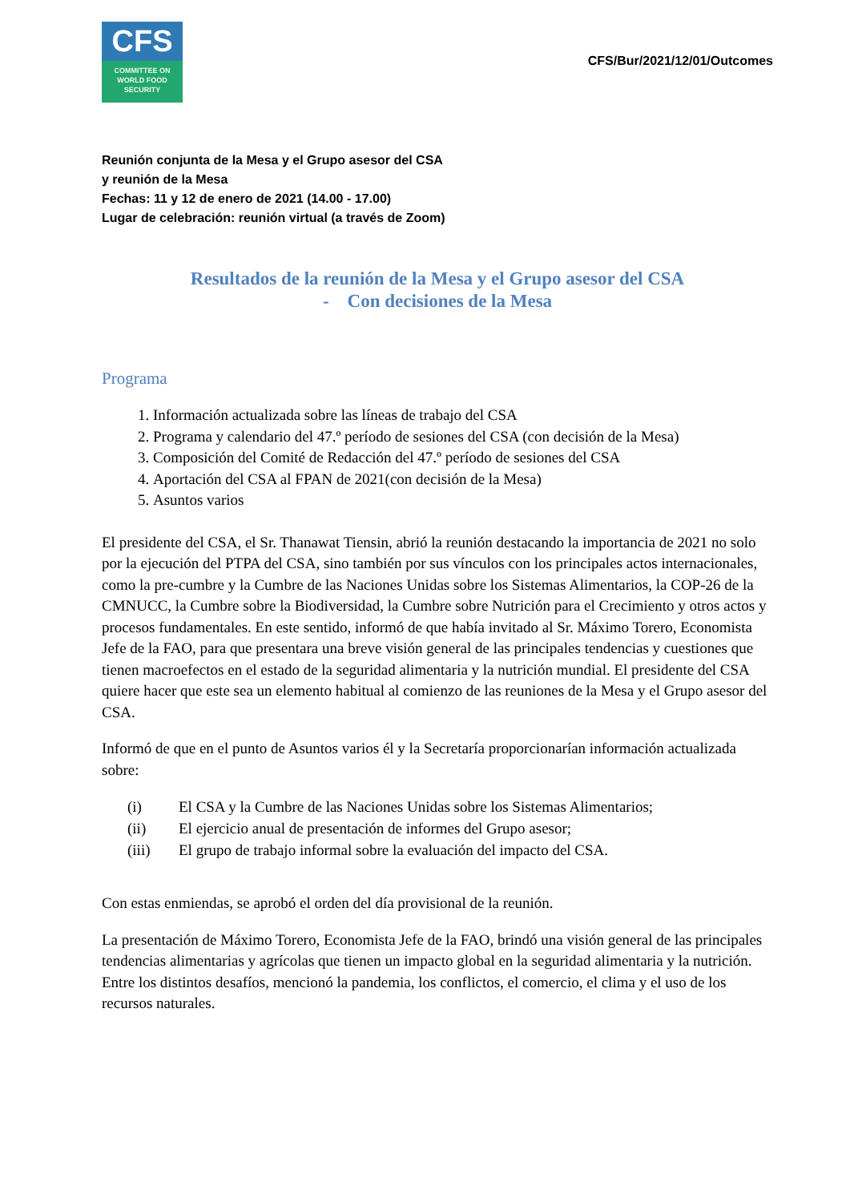CFS
COMMITTEE ON
WORLD FOOD
SECURITY
CFS/Bur/2021/12/01/Outcomes
Reunión conjunta de la Mesa y el Grupo asesor del CSA
y reunión de la Mesa
Fechas: 11 y 12 de enero de 2021 (14.00 - 17.00)
Lugar de celebración: reunión virtual (a través de Zoom)
Resultados de la reunión de la Mesa y el Grupo asesor del CSA
- Con decisiones de la Mesa
Programa
1. Información actualizada sobre las líneas de trabajo del CSA
2. Programa y calendario del 47.º período de sesiones del CSA (con decisión de la Mesa)
3. Composición del Comité de Redacción del 47.º período de sesiones del CSA
4. Aportación del CSA al FPAN de 2021(con decisión de la Mesa)
5. Asuntos varios
El presidente del CSA, el Sr. Thanawat Tiensin, abrió la reunión destacando la importancia de 2021 no solo por la ejecución del PTPA del CSA, sino también por sus vínculos con los principales actos internacionales, como la pre-cumbre y la Cumbre de las Naciones Unidas sobre los Sistemas Alimentarios, la COP-26 de la CMNUCC, la Cumbre sobre la Biodiversidad, la Cumbre sobre Nutrición para el Crecimiento y otros actos y procesos fundamentales. En este sentido, informó de que había invitado al Sr. Máximo Torero, Economista Jefe de la FAO, para que presentara una breve visión general de las principales tendencias y cuestiones que tienen macroefectos en el estado de la seguridad alimentaria y la nutrición mundial. El presidente del CSA quiere hacer que este sea un elemento habitual al comienzo de las reuniones de la Mesa y el Grupo asesor del CSA.
Informó de que en el punto de Asuntos varios él y la Secretaría proporcionarían información actualizada sobre:
(i) El CSA y la Cumbre de las Naciones Unidas sobre los Sistemas Alimentarios;
(ii) El ejercicio anual de presentación de informes del Grupo asesor;
(iii) El grupo de trabajo informal sobre la evaluación del impacto del CSA.
Con estas enmiendas, se aprobó el orden del día provisional de la reunión.
La presentación de Máximo Torero, Economista Jefe de la FAO, brindó una visión general de las principales tendencias alimentarias y agrícolas que tienen un impacto global en la seguridad alimentaria y la nutrición. Entre los distintos desafíos, mencionó la pandemia, los conflictos, el comercio, el clima y el uso de los recursos naturales.